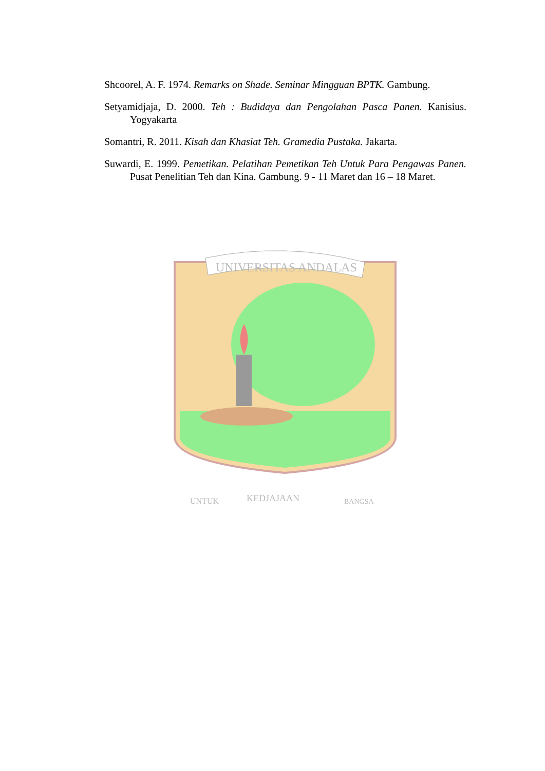Shcoorel, A. F. 1974. Remarks on Shade. Seminar Mingguan BPTK. Gambung.
Setyamidjaja, D. 2000. Teh : Budidaya dan Pengolahan Pasca Panen. Kanisius. Yogyakarta
Somantri, R. 2011. Kisah dan Khasiat Teh. Gramedia Pustaka. Jakarta.
Suwardi, E. 1999. Pemetikan. Pelatihan Pemetikan Teh Untuk Para Pengawas Panen. Pusat Penelitian Teh dan Kina. Gambung. 9 - 11 Maret dan 16 – 18 Maret.
UNIVERSITAS ANDALAS
UNTUK
KEDJAJAAN
BANGSA